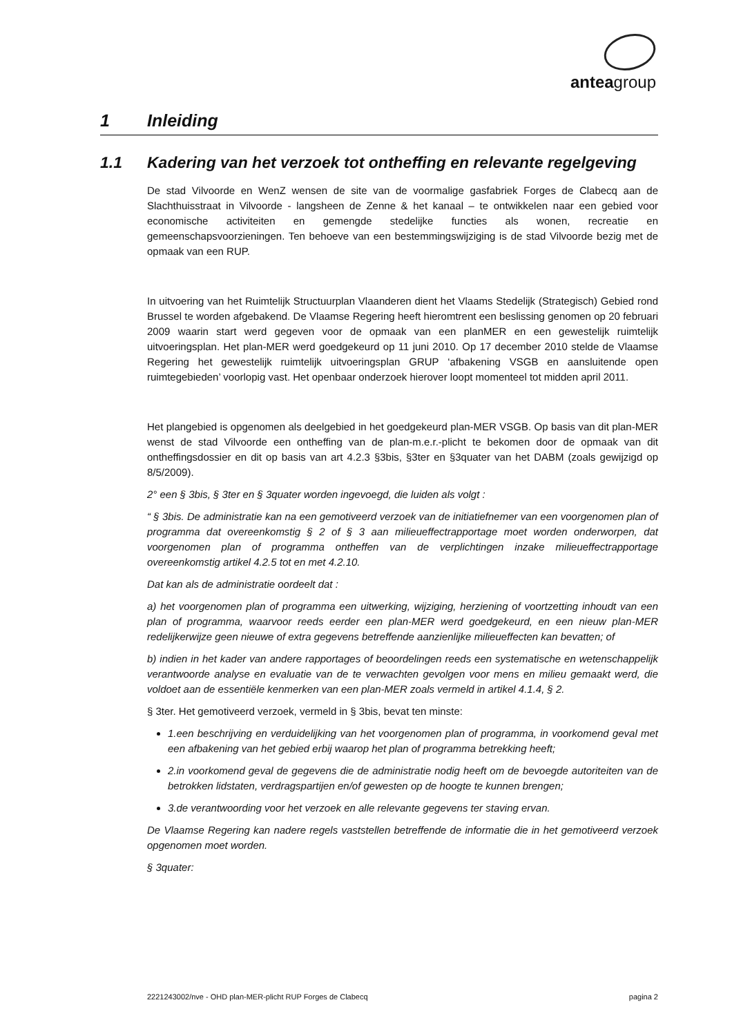anteagroup
1 Inleiding
1.1 Kadering van het verzoek tot ontheffing en relevante regelgeving
De stad Vilvoorde en WenZ wensen de site van de voormalige gasfabriek Forges de Clabecq aan de Slachthuisstraat in Vilvoorde - langsheen de Zenne & het kanaal – te ontwikkelen naar een gebied voor economische activiteiten en gemengde stedelijke functies als wonen, recreatie en gemeenschapsvoorzieningen. Ten behoeve van een bestemmingswijziging is de stad Vilvoorde bezig met de opmaak van een RUP.
In uitvoering van het Ruimtelijk Structuurplan Vlaanderen dient het Vlaams Stedelijk (Strategisch) Gebied rond Brussel te worden afgebakend. De Vlaamse Regering heeft hieromtrent een beslissing genomen op 20 februari 2009 waarin start werd gegeven voor de opmaak van een planMER en een gewestelijk ruimtelijk uitvoeringsplan. Het plan-MER werd goedgekeurd op 11 juni 2010. Op 17 december 2010 stelde de Vlaamse Regering het gewestelijk ruimtelijk uitvoeringsplan GRUP ‘afbakening VSGB en aansluitende open ruimtegebieden’ voorlopig vast. Het openbaar onderzoek hierover loopt momenteel tot midden april 2011.
Het plangebied is opgenomen als deelgebied in het goedgekeurd plan-MER VSGB. Op basis van dit plan-MER wenst de stad Vilvoorde een ontheffing van de plan-m.e.r.-plicht te bekomen door de opmaak van dit ontheffingsdossier en dit op basis van art 4.2.3 §3bis, §3ter en §3quater van het DABM (zoals gewijzigd op 8/5/2009).
2° een § 3bis, § 3ter en § 3quater worden ingevoegd, die luiden als volgt :
“ § 3bis. De administratie kan na een gemotiveerd verzoek van de initiatiefnemer van een voorgenomen plan of programma dat overeenkomstig § 2 of § 3 aan milieueffectrapportage moet worden onderworpen, dat voorgenomen plan of programma ontheffen van de verplichtingen inzake milieueffectrapportage overeenkomstig artikel 4.2.5 tot en met 4.2.10.
Dat kan als de administratie oordeelt dat :
a) het voorgenomen plan of programma een uitwerking, wijziging, herziening of voortzetting inhoudt van een plan of programma, waarvoor reeds eerder een plan-MER werd goedgekeurd, en een nieuw plan-MER redelijkerwijze geen nieuwe of extra gegevens betreffende aanzienlijke milieueffecten kan bevatten; of
b) indien in het kader van andere rapportages of beoordelingen reeds een systematische en wetenschappelijk verantwoorde analyse en evaluatie van de te verwachten gevolgen voor mens en milieu gemaakt werd, die voldoet aan de essentiële kenmerken van een plan-MER zoals vermeld in artikel 4.1.4, § 2.
§ 3ter. Het gemotiveerd verzoek, vermeld in § 3bis, bevat ten minste:
1.een beschrijving en verduidelijking van het voorgenomen plan of programma, in voorkomend geval met een afbakening van het gebied erbij waarop het plan of programma betrekking heeft;
2.in voorkomend geval de gegevens die de administratie nodig heeft om de bevoegde autoriteiten van de betrokken lidstaten, verdragspartijen en/of gewesten op de hoogte te kunnen brengen;
3.de verantwoording voor het verzoek en alle relevante gegevens ter staving ervan.
De Vlaamse Regering kan nadere regels vaststellen betreffende de informatie die in het gemotiveerd verzoek opgenomen moet worden.
§ 3quater:
2221243002/nve - OHD plan-MER-plicht RUP Forges de Clabecq pagina 2